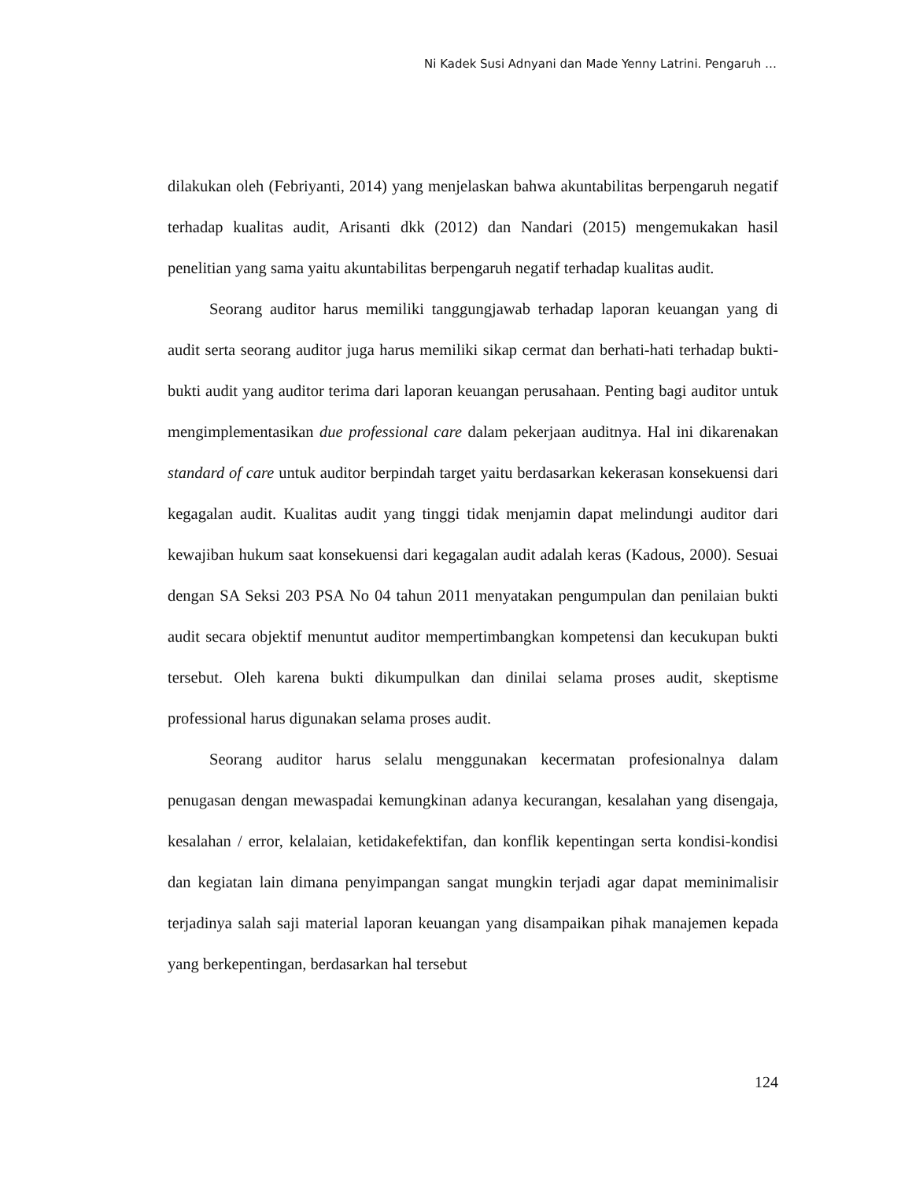Ni Kadek Susi Adnyani dan Made Yenny Latrini. Pengaruh …
dilakukan oleh (Febriyanti, 2014) yang menjelaskan bahwa akuntabilitas berpengaruh negatif terhadap kualitas audit, Arisanti dkk (2012) dan Nandari (2015) mengemukakan hasil penelitian yang sama yaitu akuntabilitas berpengaruh negatif terhadap kualitas audit.
Seorang auditor harus memiliki tanggungjawab terhadap laporan keuangan yang di audit serta seorang auditor juga harus memiliki sikap cermat dan berhati-hati terhadap bukti-bukti audit yang auditor terima dari laporan keuangan perusahaan. Penting bagi auditor untuk mengimplementasikan due professional care dalam pekerjaan auditnya. Hal ini dikarenakan standard of care untuk auditor berpindah target yaitu berdasarkan kekerasan konsekuensi dari kegagalan audit. Kualitas audit yang tinggi tidak menjamin dapat melindungi auditor dari kewajiban hukum saat konsekuensi dari kegagalan audit adalah keras (Kadous, 2000). Sesuai dengan SA Seksi 203 PSA No 04 tahun 2011 menyatakan pengumpulan dan penilaian bukti audit secara objektif menuntut auditor mempertimbangkan kompetensi dan kecukupan bukti tersebut. Oleh karena bukti dikumpulkan dan dinilai selama proses audit, skeptisme professional harus digunakan selama proses audit.
Seorang auditor harus selalu menggunakan kecermatan profesionalnya dalam penugasan dengan mewaspadai kemungkinan adanya kecurangan, kesalahan yang disengaja, kesalahan / error, kelalaian, ketidakefektifan, dan konflik kepentingan serta kondisi-kondisi dan kegiatan lain dimana penyimpangan sangat mungkin terjadi agar dapat meminimalisir terjadinya salah saji material laporan keuangan yang disampaikan pihak manajemen kepada yang berkepentingan, berdasarkan hal tersebut
124